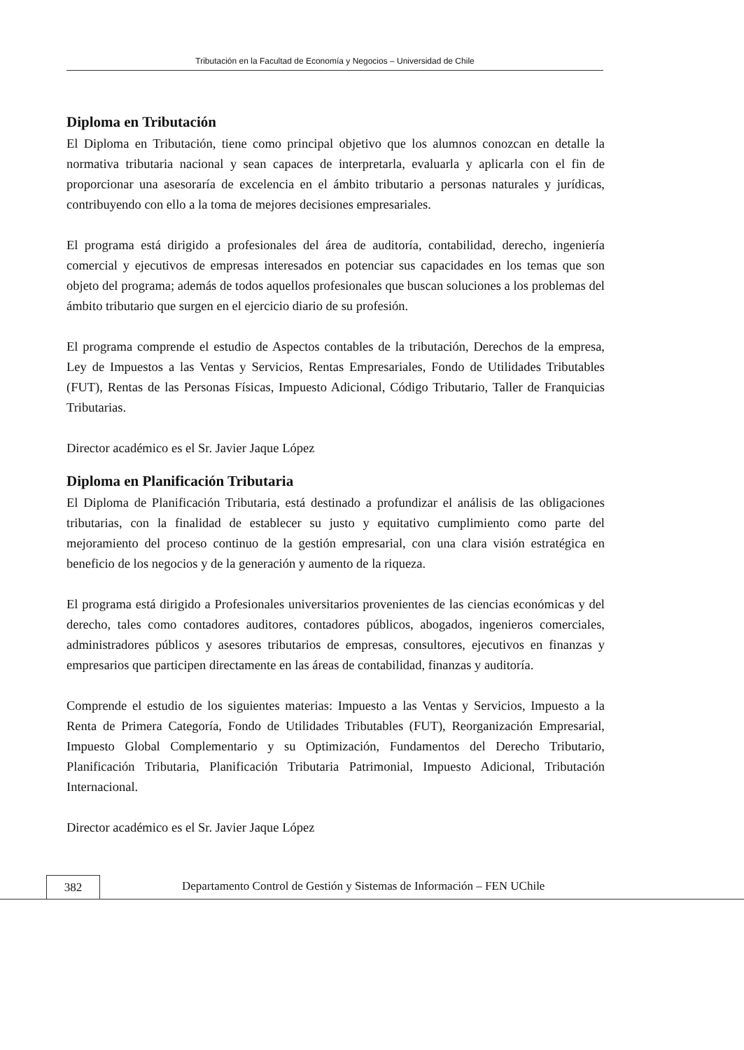Tributación en la Facultad de Economía y Negocios – Universidad de Chile
Diploma en Tributación
El Diploma en Tributación, tiene como principal objetivo que los alumnos conozcan en detalle la normativa tributaria nacional y sean capaces de interpretarla, evaluarla y aplicarla con el fin de proporcionar una asesoraría de excelencia en el ámbito tributario a personas naturales y jurídicas, contribuyendo con ello a la toma de mejores decisiones empresariales.
El programa está dirigido a profesionales del área de auditoría, contabilidad, derecho, ingeniería comercial y ejecutivos de empresas interesados en potenciar sus capacidades en los temas que son objeto del programa; además de todos aquellos profesionales que buscan soluciones a los problemas del ámbito tributario que surgen en el ejercicio diario de su profesión.
El programa comprende el estudio de Aspectos contables de la tributación, Derechos de la empresa, Ley de Impuestos a las Ventas y Servicios, Rentas Empresariales, Fondo de Utilidades Tributables (FUT), Rentas de las Personas Físicas, Impuesto Adicional, Código Tributario, Taller de Franquicias Tributarias.
Director académico es el Sr. Javier Jaque López
Diploma en Planificación Tributaria
El Diploma de Planificación Tributaria, está destinado a profundizar el análisis de las obligaciones tributarias, con la finalidad de establecer su justo y equitativo cumplimiento como parte del mejoramiento del proceso continuo de la gestión empresarial, con una clara visión estratégica en beneficio de los negocios y de la generación y aumento de la riqueza.
El programa está dirigido a Profesionales universitarios provenientes de las ciencias económicas y del derecho, tales como contadores auditores, contadores públicos, abogados, ingenieros comerciales, administradores públicos y asesores tributarios de empresas, consultores, ejecutivos en finanzas y empresarios que participen directamente en las áreas de contabilidad, finanzas y auditoría.
Comprende el estudio de los siguientes materias: Impuesto a las Ventas y Servicios, Impuesto a la Renta de Primera Categoría, Fondo de Utilidades Tributables (FUT), Reorganización Empresarial, Impuesto Global Complementario y su Optimización, Fundamentos del Derecho Tributario, Planificación Tributaria, Planificación Tributaria Patrimonial, Impuesto Adicional, Tributación Internacional.
Director académico es el Sr. Javier Jaque López
382
Departamento Control de Gestión y Sistemas de Información – FEN UChile